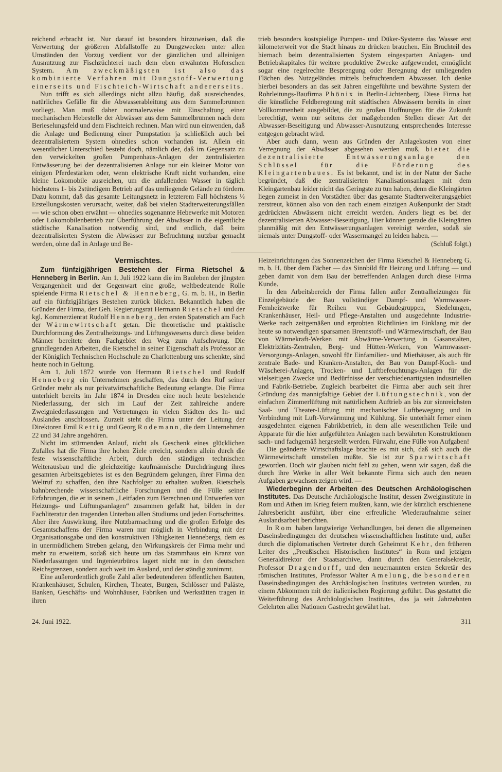reichend erbracht ist. Nur darauf ist besonders hinzuweisen, daß die Verwertung der größeren Abfallstoffe zu Dungzwecken unter allen Umständen den Vorzug verdient vor der gänzlichen und alleinigen Ausnutzung zur Fischzüchterei nach dem eben erwähnten Hoferschen System. Am zweckmäßigsten ist also das kombinierte Verfahren mit Dungstoff-Verwertung einerseits und Fischteich-Wirtschaft andererseits.
Nun trifft es sich allerdings nicht allzu häufig, daß ausreichendes, natürliches Gefälle für die Abwasserableitung aus dem Sammelbrunnen vorliegt. Man muß daher normalerweise mit Einschaltung einer mechanischen Hebestelle der Abwässer aus dem Sammelbrunnen nach dem Berieselungsfeld und dem Fischteich rechnen. Man wird nun einwenden, daß die Anlage und Bedienung einer Pumpstation ja schließlich auch bei dezentralisiertem System ohnedies schon vorhanden ist. Allein ein wesentlicher Unterschied besteht doch, nämlich der, daß im Gegensatz zu den verwickelten großen Pumpenhaus-Anlagen der zentralisierten Entwässerung bei der dezentralisierten Anlage nur ein kleiner Motor von einigen Pferdestärken oder, wenn elektrische Kraft nicht vorhanden, eine kleine Lokomobile ausreichen, um die anfallenden Wasser in täglich höchstens 1- bis 2stündigem Betrieb auf das umliegende Gelände zu fördern. Dazu kommt, daß das gesamte Leitungsnetz in letzterem Fall höchstens ⅓ Erstellungskosten verursacht, weiter, daß bei vielen Stadterweiterungsfällen — wie schon oben erwähnt — ohnedies sogenannte Hebewerke mit Motoren oder Lokomobilenbetrieb zur Überführung der Abwässer in die eigentliche städtische Kanalisation notwendig sind, und endlich, daß beim dezentralisierten System die Abwässer zur Befruchtung nutzbar gemacht werden, ohne daß in Anlage und Be-
trieb besonders kostspielige Pumpen- und Düker-Systeme das Wasser erst kilometerweit vor die Stadt hinaus zu drücken brauchen. Ein Bruchteil des hiernach beim dezentralisierten System eingesparten Anlagen- und Betriebskapitales für weitere produktive Zwecke aufgewendet, ermöglicht sogar eine regelrechte Besprengung oder Beregnung der umliegenden Flächen des Nutzgeländes mittels befruchtendem Abwasser. Ich denke hierbei besonders an das seit Jahren eingeführte und bewährte System der Rohrleitungs-Baufirma Phönix in Berlin-Lichtenberg. Diese Firma hat die künstliche Feldberegnung mit städtischen Abwässern bereits in einer Vollkommenheit ausgebildet, die zu großen Hoffnungen für die Zukunft berechtigt, wenn nur seitens der maßgebenden Stellen dieser Art der Abwasser-Beseitigung und Abwasser-Ausnutzung entsprechendes Interesse entgegen gebracht wird.
Aber auch dann, wenn aus Gründen der Anlagekosten von einer Verregnung der Abwässer abgesehen werden muß, bietet die dezentralisierte Entwässerungsanlage den Schlüssel für die Förderung des Kleingartenbaues. Es ist bekannt, und ist in der Natur der Sache begründet, daß die zentralisierten Kanalisationsanlagen mit dem Kleingartenbau leider nicht das Geringste zu tun haben, denn die Kleingärten liegen zumeist in den Vorstädten über das gesamte Stadterweiterungsgebiet zerstreut, können also von den nach einem einzigen Außenpunkt der Stadt gedrückten Abwässern nicht erreicht werden. Anders liegt es bei der dezentralisierten Abwasser-Beseitigung. Hier können gerade die Kleingärten planmäßig mit den Entwässerungsanlagen vereinigt werden, sodaß sie niemals unter Dungstoff- oder Wassermangel zu leiden haben. —
(Schluß folgt.)
Vermischtes.
Zum fünfzigjährigen Bestehen der Firma Rietschel & Henneberg in Berlin. Am 1. Juli 1922 kann die im Bauleben der jüngsten Vergangenheit und der Gegenwart eine große, weltbedeutende Rolle spielende Firma Rietschel & Henneberg, G. m. b. H., in Berlin auf ein fünfzigjähriges Bestehen zurück blicken. Bekanntlich haben die Gründer der Firma, der Geh. Regierungsrat Hermann Rietschel und der kgl. Kommerzienrat Rudolf Henneberg, den ersten Spatenstich am Fach der Wärmewirtschaft getan. Die theoretische und praktische Durchformung des Zentralheizungs- und Lüftungswesens durch diese beiden Männer bereitete dem Fachgebiet den Weg zum Aufschwung. Die grundlegenden Arbeiten, die Rietschel in seiner Eigenschaft als Professor an der Königlich Technischen Hochschule zu Charlottenburg uns schenkte, sind heute noch in Geltung.
Am 1. Juli 1872 wurde von Hermann Rietschel und Rudolf Henneberg ein Unternehmen geschaffen, das durch den Ruf seiner Gründer mehr als nur privatwirtschaftliche Bedeutung erlangte. Die Firma unterhielt bereits im Jahr 1874 in Dresden eine noch heute bestehende Niederlassung, der sich im Lauf der Zeit zahlreiche andere Zweigniederlassungen und Vertretungen in vielen Städten des In- und Auslandes anschlossen. Zurzeit steht die Firma unter der Leitung der Direktoren Emil Rettig und Georg Rodemann, die dem Unternehmen 22 und 34 Jahre angehören.
Nicht im stürmenden Anlauf, nicht als Geschenk eines glücklichen Zufalles hat die Firma ihre hohen Ziele erreicht, sondern allein durch die feste wissenschaftliche Arbeit, durch den ständigen technischen Weiterausbau und die gleichzeitige kaufmännische Durchdringung ihres gesamten Arbeitsgebietes ist es den Begründern gelungen, ihrer Firma den Weltruf zu schaffen, den ihre Nachfolger zu erhalten wußten. Rietschels bahnbrechende wissenschaftliche Forschungen und die Fülle seiner Erfahrungen, die er in seinem „Leitfaden zum Berechnen und Entwerfen von Heizungs- und Lüftungsanlagen“ zusammen gefaßt hat, bilden in der Fachliteratur den tragenden Unterbau allen Studiums und jeden Fortschrittes. Aber ihre Auswirkung, ihre Nutzbarmachung und die großen Erfolge des Gesamtschaffens der Firma waren nur möglich in Verbindung mit der Organisationsgabe und den konstruktiven Fähigkeiten Hennebergs, dem es in unermüdlichem Streben gelang, den Wirkungskreis der Firma mehr und mehr zu erweitern, sodaß sich heute um das Stammhaus ein Kranz von Niederlassungen und Ingenieurbüros lagert nicht nur in den deutschen Reichsgrenzen, sondern auch weit im Ausland, und der ständig zunimmt.
Eine außerordentlich große Zahl aller bedeutenderen öffentlichen Bauten, Krankenhäuser, Schulen, Kirchen, Theater, Burgen, Schlösser und Paläste, Banken, Geschäfts- und Wohnhäuser, Fabriken und Werkstätten tragen in ihren
Heizeinrichtungen das Sonnenzeichen der Firma Rietschel & Henneberg G. m. b. H. über dem Fächer — das Sinnbild für Heizung und Lüftung — und geben damit von dem Bau der betreffenden Anlagen durch diese Firma Kunde.
In den Arbeitsbereich der Firma fallen außer Zentralheizungen für Einzelgebäude der Bau vollständiger Dampf- und Warmwasser-Fernheizwerke für Reihen von Gebäudegruppen, Siedelungen, Krankenhäuser, Heil- und Pflege-Anstalten und ausgedehnte Industrie-Werke nach zeitgemäßen und erprobten Richtlinien im Einklang mit der heute so notwendigen sparsamen Brennstoff- und Wärmewirtschaft, der Bau von Wärmekraft-Werken mit Abwärme-Verwertung in Gasanstalten, Elektrizitäts-Zentralen, Berg- und Hütten-Werken, von Warmwasser-Versorgungs-Anlagen, sowohl für Einfamilien- und Miethäuser, als auch für zentrale Bade- und Kranken-Anstalten, der Bau von Dampf-Koch- und Wäscherei-Anlagen, Trocken- und Luftbefeuchtungs-Anlagen für die vielseitigen Zwecke und Bedürfnisse der verschiedenartigsten industriellen und Fabrik-Betriebe. Zugleich bearbeitet die Firma aber auch seit ihrer Gründung das mannigfaltige Gebiet der Lüftungstechnik, von der einfachen Zimmerlüftung mit natürlichem Auftrieb an bis zur sinnreichsten Saal- und Theater-Lüftung mit mechanischer Luftbewegung und in Verbindung mit Luft-Vorwärmung und Kühlung. Sie unterhält ferner einen ausgedehnten eigenen Fabrikbetrieb, in dem alle wesentlichen Teile und Apparate für die hier aufgeführten Anlagen nach bewährten Konstruktionen sach- und fachgemäß hergestellt werden. Fürwahr, eine Fülle von Aufgaben!
Die geänderte Wirtschaftslage brachte es mit sich, daß sich auch die Wärmewirtschaft umstellen mußte. Sie ist zur Sparwirtschaft geworden. Doch wir glauben nicht fehl zu gehen, wenn wir sagen, daß die durch ihre Werke in aller Welt bekannte Firma sich auch den neuen Aufgaben gewachsen zeigen wird. —
Wiederbeginn der Arbeiten des Deutschen Archäologischen Institutes. Das Deutsche Archäologische Institut, dessen Zweiginstitute in Rom und Athen im Krieg feiern mußten, kann, wie der kürzlich erschienene Jahresbericht ausführt, über eine erfreuliche Wiederaufnahme seiner Auslandsarbeit berichten.
In Rom haben langwierige Verhandlungen, bei denen die allgemeinen Daseinsbedingungen der deutschen wissenschaftlichen Institute und, außer durch die diplomatischen Vertreter durch Geheimrat Kehr, den früheren Leiter des „Preußischen Historischen Institutes“ in Rom und jetzigen Generaldirektor der Staatsarchive, dann durch den Generalsekretär, Professor Dragendorff, und den neuernannten ersten Sekretär des römischen Institutes, Professor Walter Amelung, die besonderen Daseinsbedingungen des Archäologischen Institutes vertreten wurden, zu einem Abkommen mit der italienischen Regierung geführt. Das gestattet die Weiterführung des Archäologischen Institutes, das ja seit Jahrzehnten Gelehrten aller Nationen Gastrecht gewährt hat.
24. Juni 1922. 311